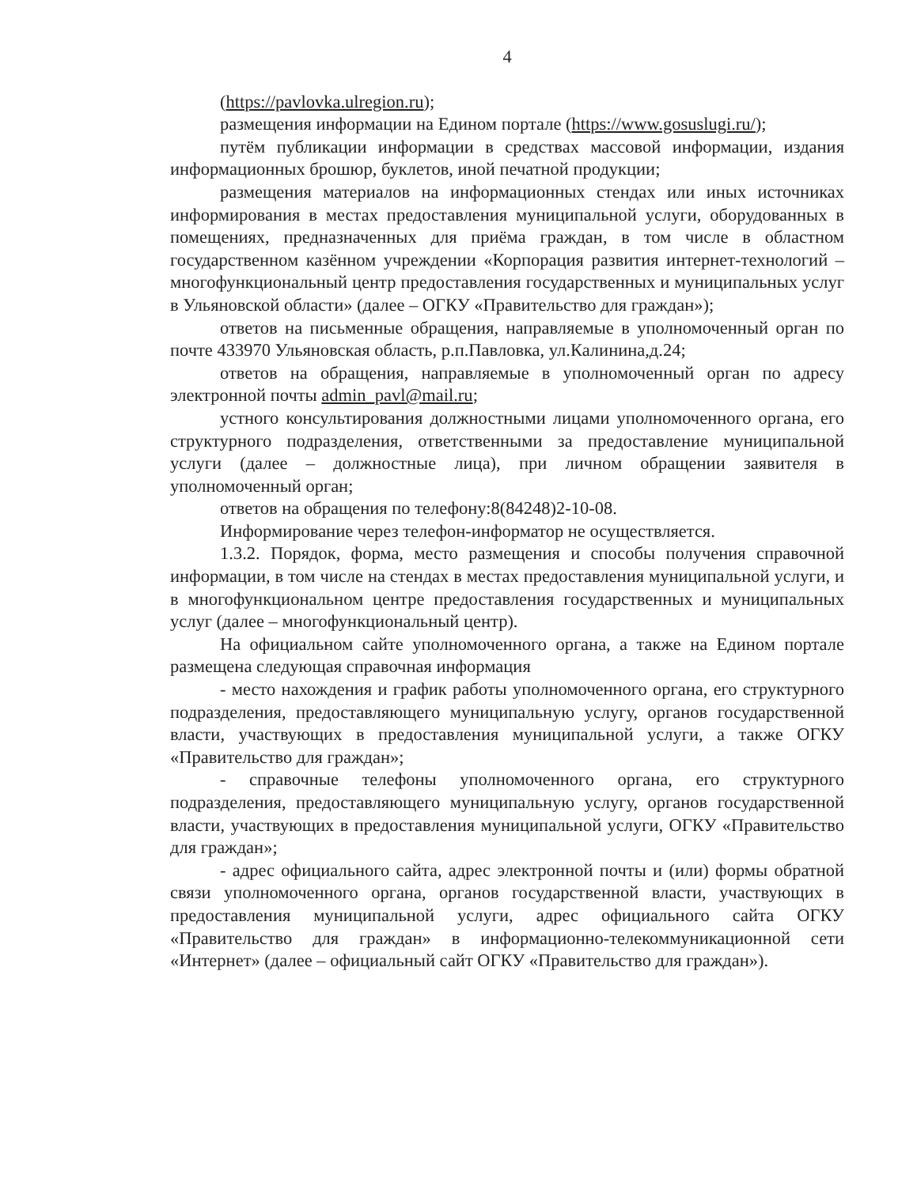4
(https://pavlovka.ulregion.ru);
размещения информации на Едином портале (https://www.gosuslugi.ru/);
путём публикации информации в средствах массовой информации, издания информационных брошюр, буклетов, иной печатной продукции;
размещения материалов на информационных стендах или иных источниках информирования в местах предоставления муниципальной услуги, оборудованных в помещениях, предназначенных для приёма граждан, в том числе в областном государственном казённом учреждении «Корпорация развития интернет-технологий – многофункциональный центр предоставления государственных и муниципальных услуг в Ульяновской области» (далее – ОГКУ «Правительство для граждан»);
ответов на письменные обращения, направляемые в уполномоченный орган по почте 433970 Ульяновская область, р.п.Павловка, ул.Калинина,д.24;
ответов на обращения, направляемые в уполномоченный орган по адресу электронной почты admin_pavl@mail.ru;
устного консультирования должностными лицами уполномоченного органа, его структурного подразделения, ответственными за предоставление муниципальной услуги (далее – должностные лица), при личном обращении заявителя в уполномоченный орган;
ответов на обращения по телефону:8(84248)2-10-08.
Информирование через телефон-информатор не осуществляется.
1.3.2. Порядок, форма, место размещения и способы получения справочной информации, в том числе на стендах в местах предоставления муниципальной услуги, и в многофункциональном центре предоставления государственных и муниципальных услуг (далее – многофункциональный центр).
На официальном сайте уполномоченного органа, а также на Едином портале размещена следующая справочная информация
- место нахождения и график работы уполномоченного органа, его структурного подразделения, предоставляющего муниципальную услугу, органов государственной власти, участвующих в предоставления муниципальной услуги, а также ОГКУ «Правительство для граждан»;
- справочные телефоны уполномоченного органа, его структурного подразделения, предоставляющего муниципальную услугу, органов государственной власти, участвующих в предоставления муниципальной услуги, ОГКУ «Правительство для граждан»;
- адрес официального сайта, адрес электронной почты и (или) формы обратной связи уполномоченного органа, органов государственной власти, участвующих в предоставления муниципальной услуги, адрес официального сайта ОГКУ «Правительство для граждан» в информационно-телекоммуникационной сети «Интернет» (далее – официальный сайт ОГКУ «Правительство для граждан»).